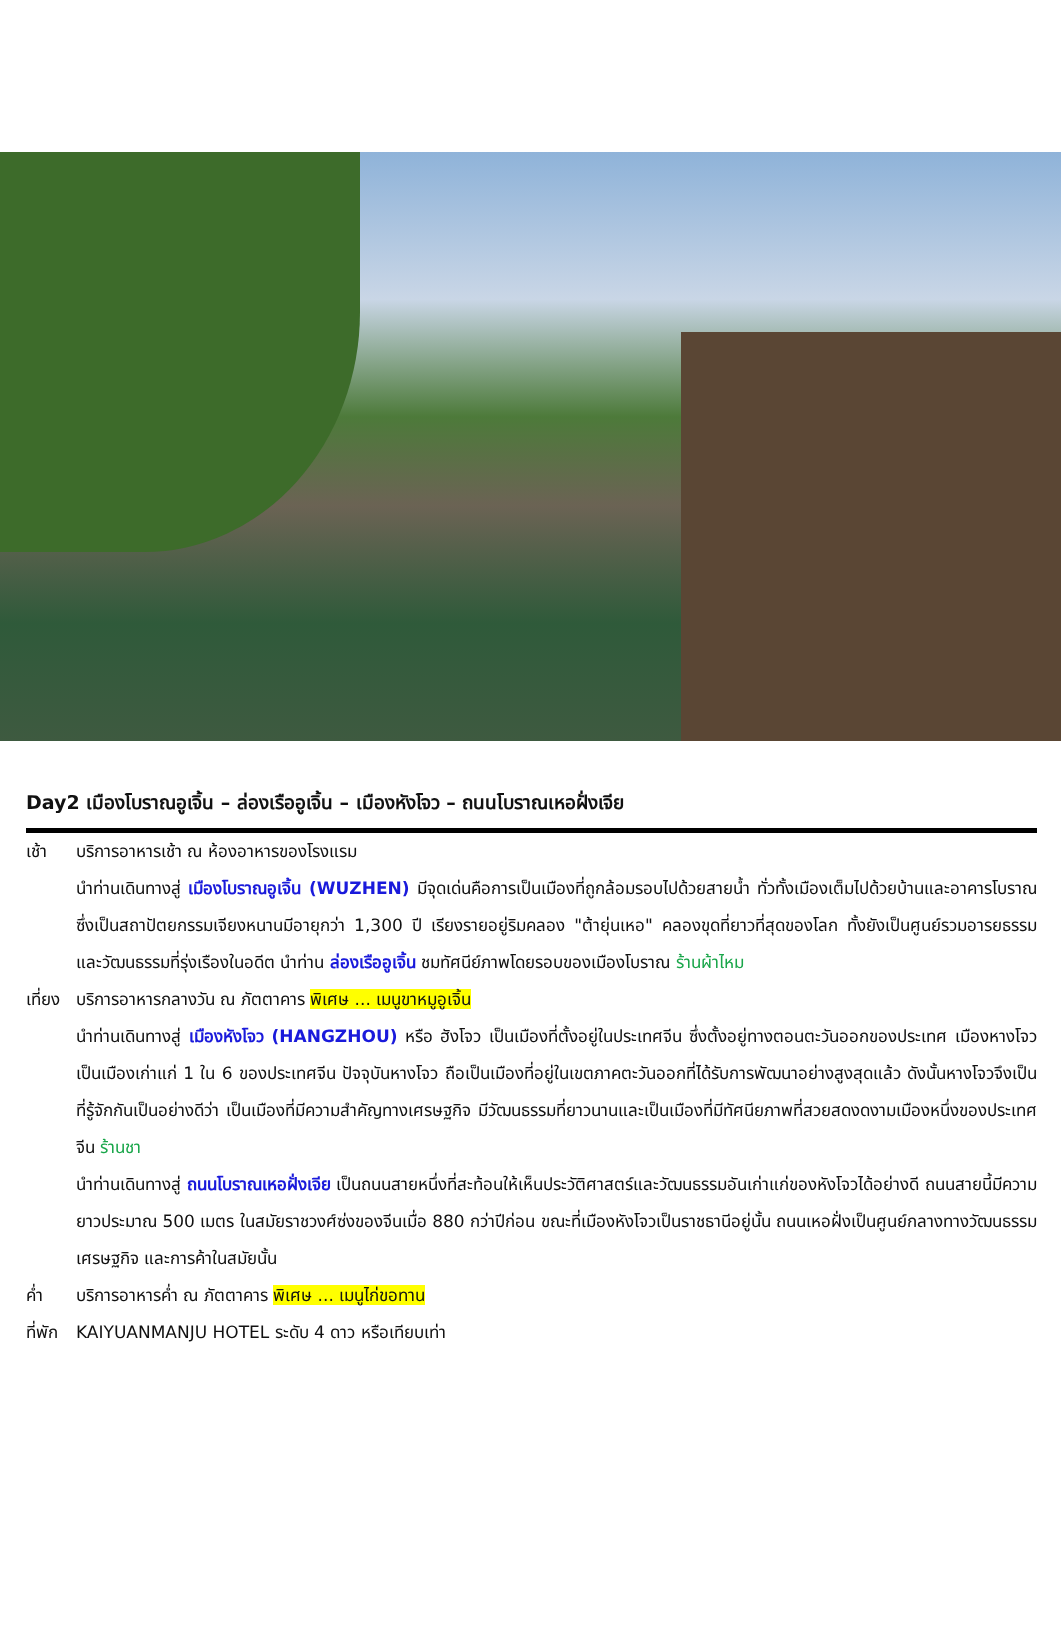Day2 เมืองโบราณอูเจิ้น – ล่องเรืออูเจิ้น – เมืองหังโจว – ถนนโบราณเหอฝั่งเจีย
เช้า บริการอาหารเช้า ณ ห้องอาหารของโรงแรม
นำท่านเดินทางสู่ เมืองโบราณอูเจิ้น (WUZHEN) มีจุดเด่นคือการเป็นเมืองที่ถูกล้อมรอบไปด้วยสายน้ำ ทั่วทั้งเมืองเต็มไปด้วยบ้านและอาคารโบราณซึ่งเป็นสถาปัตยกรรมเจียงหนานมีอายุกว่า 1,300 ปี เรียงรายอยู่ริมคลอง "ต้ายุ่นเหอ" คลองขุดที่ยาวที่สุดของโลก ทั้งยังเป็นศูนย์รวมอารยธรรมและวัฒนธรรมที่รุ่งเรืองในอดีต นำท่าน ล่องเรืออูเจิ้น ชมทัศนีย์ภาพโดยรอบของเมืองโบราณ ร้านผ้าไหม
เที่ยง
บริการอาหารกลางวัน ณ ภัตตาคาร พิเศษ ... เมนูขาหมูอูเจิ้น
นำท่านเดินทางสู่ เมืองหังโจว (HANGZHOU) หรือ ฮังโจว เป็นเมืองที่ตั้งอยู่ในประเทศจีน ซึ่งตั้งอยู่ทางตอนตะวันออกของประเทศ เมืองหางโจวเป็นเมืองเก่าแก่ 1 ใน 6 ของประเทศจีน ปัจจุบันหางโจว ถือเป็นเมืองที่อยู่ในเขตภาคตะวันออกที่ได้รับการพัฒนาอย่างสูงสุดแล้ว ดังนั้นหางโจวจึงเป็นที่รู้จักกันเป็นอย่างดีว่า เป็นเมืองที่มีความสำคัญทางเศรษฐกิจ มีวัฒนธรรมที่ยาวนานและเป็นเมืองที่มีทัศนียภาพที่สวยสดงดงามเมืองหนึ่งของประเทศจีน ร้านชา
นำท่านเดินทางสู่ ถนนโบราณเหอฝั่งเจีย เป็นถนนสายหนึ่งที่สะท้อนให้เห็นประวัติศาสตร์และวัฒนธรรมอันเก่าแก่ของหังโจวได้อย่างดี ถนนสายนี้มีความยาวประมาณ 500 เมตร ในสมัยราชวงศ์ซ่งของจีนเมื่อ 880 กว่าปีก่อน ขณะที่เมืองหังโจวเป็นราชธานีอยู่นั้น ถนนเหอฝั่งเป็นศูนย์กลางทางวัฒนธรรม เศรษฐกิจ และการค้าในสมัยนั้น
ค่ำ บริการอาหารค่ำ ณ ภัตตาคาร พิเศษ ... เมนูไก่ขอทาน
ที่พัก
KAIYUANMANJU HOTEL ระดับ 4 ดาว หรือเทียบเท่า